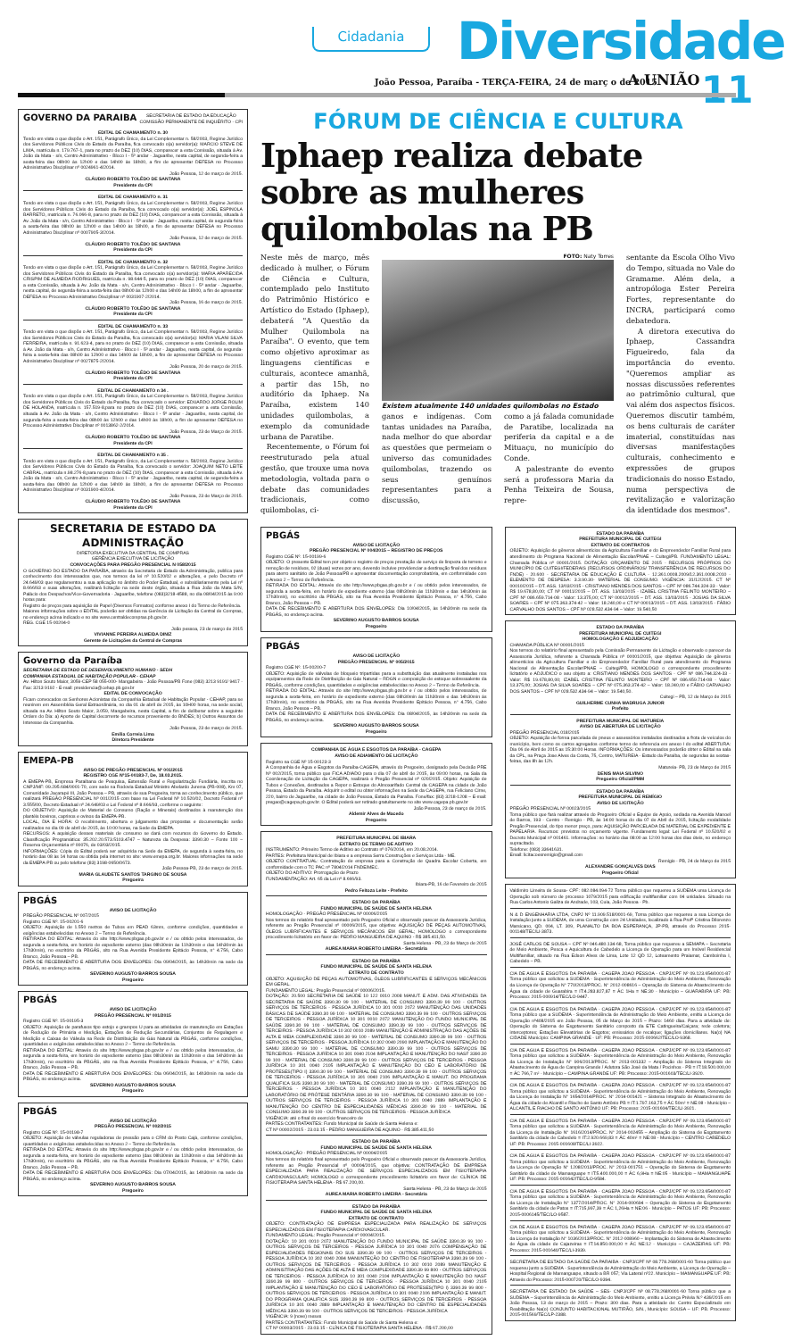Cidadania Diversidade
João Pessoa, Paraíba - TERÇA-FEIRA, 24 de març o de 2015
A UNIÃO 11
GOVERNO DA PARAIBA SECRETARIA DE ESTADO DA EDUCAÇÃO
COMISSÃO PERMANENTE DE INQUÉRITO - CPI
EDITAL DE CHAMAMENTO n. 30
Tendo em vista o que dispõe o Art. 151, Parágrafo Único, da Lei Complementar n. 58/2003, Regime Jurídico dos Servidores Públicos Civis do Estado da Paraíba, fica convocado o(a) servidor(a): MARCIO STEVE DE LIMA, matrícula n. 179.767-1, para no prazo de DEZ (10) DIAS, comparecer a esta Comissão, situada à Av. João da Mata - s/n, Centro Administrativo - Bloco I - 5º andar - Jaguaribe, nesta capital, de segunda-feira a sexta-feira das 08h00 às 12h00 e das 14h00 às 18h00, a fim de apresentar DEFESA no Processo Administrativo Disciplinar nº 0024961-4/2014.
João Pessoa, 12 de março de 2015.
CLÁUDIO ROBERTO TOLÊDO DE SANTANA
Presidente da CPI
EDITAL DE CHAMAMENTO n. 31
Tendo em vista o que dispõe o Art. 151, Parágrafo Único, da Lei Complementar n. 58/2003, Regime Jurídico dos Servidores Públicos Civis do Estado da Paraíba, fica convocado o(a) servidor(a): JOEL ESPINOLA BARRETO, matrícula n. 76.066-8, para no prazo de DEZ (10) DIAS, comparecer a esta Comissão, situada à Av. João da Mata - s/n, Centro Administrativo - Bloco I - 5º andar - Jaguaribe, nesta capital, de segunda-feira a sexta-feira das 08h00 às 12h00 e das 14h00 às 18h00, a fim de apresentar DEFESA no Processo Administrativo Disciplinar nº 0007905-3/2014.
João Pessoa, 12 de março de 2015.
CLÁUDIO ROBERTO TOLÊDO DE SANTANA
Presidente da CPI
EDITAL DE CHAMAMENTO n. 32
Tendo em vista o que dispõe o Art. 151, Parágrafo Único, da Lei Complementar n. 58/2003, Regime Jurídico dos Servidores Públicos Civis do Estado da Paraíba, fica convocado o(a) servidor(a): MARIA APARECIDA CRISPIM DE ALMEIDA RODRIGUES, matrícula n. 98.644-5, para no prazo de DEZ (10) DIAS, comparecer a esta Comissão, situada à Av. João da Mata - s/n, Centro Administrativo - Bloco I - 5º andar - Jaguaribe, nesta capital, de segunda-feira a sexta-feira das 08h00 às 12h00 e das 14h00 às 18h00, a fim de apresentar DEFESA no Processo Administrativo Disciplinar nº 0031907-2/2014.
João Pessoa, 16 de março de 2015.
CLÁUDIO ROBERTO TOLÊDO DE SANTANA
Presidente da CPI
EDITAL DE CHAMAMENTO n. 33
Tendo em vista o que dispõe o Art. 151, Parágrafo Único, da Lei Complementar n. 58/2003, Regime Jurídico dos Servidores Públicos Civis do Estado da Paraíba, fica convocado o(a) servidor(a): MARIA VILANI SILVA FERREIRA, matrícula n. 91.623-4, para no prazo de DEZ (10) DIAS, comparecer a esta Comissão, situada à Av. João da Mata - s/n, Centro Administrativo - Bloco I - 5º andar - Jaguaribe, nesta capital, de segunda-feira a sexta-feira das 08h00 às 12h00 e das 14h00 às 18h00, a fim de apresentar DEFESA no Processo Administrativo Disciplinar nº 0027875-2/2014.
João Pessoa, 20 de março de 2015.
CLÁUDIO ROBERTO TOLÊDO DE SANTANA
Presidente da CPI
EDITAL DE CHAMAMENTO n 34 .
Tendo em vista o que dispõe o Art. 151, Parágrafo Único, da Lei Complementar n. 58/2003, Regime Jurídico dos Servidores Públicos Civis do Estado da Paraíba, fica convocado o servidor: EDUARDO JORGE ROLIM DE HOLANDA, matrícula n. 157.519-8,para no prazo de DEZ (10) DIAS, comparecer a esta Comissão, situada à Av. João da Mata - s/n, Centro Administrativo - Bloco I - 5º andar - Jaguaribe, nesta capital, de segunda-feira a sexta-feira das 08h00 às 12h00 e das 14h00 às 18h00, a fim de apresentar DEFESA no Processo Administrativo Disciplinar nº 0013862-2/2014.
João Pessoa, 23 de Março de 2015.
CLÁUDIO ROBERTO TOLÊDO DE SANTANA
Presidente da CPI
EDITAL DE CHAMAMENTO n 35 .
Tendo em vista o que dispõe o Art. 151, Parágrafo Único, da Lei Complementar n. 58/2003, Regime Jurídico dos Servidores Públicos Civis do Estado da Paraíba, fica convocado o servidor: JOAQUIM NETO LEITE CABRAL, matrícula n.98.276-8,para no prazo de DEZ (10) DIAS, comparecer a esta Comissão, situada à Av. João da Mata - s/n, Centro Administrativo - Bloco I - 5º andar - Jaguaribe, nesta capital, de segunda-feira a sexta-feira das 08h00 às 12h00 e das 14h00 às 18h00, a fim de apresentar DEFESA no Processo Administrativo Disciplinar nº 0031900-4/2014.
João Pessoa, 23 de Março de 2015.
CLÁUDIO ROBERTO TOLÊDO DE SANTANA
Presidente da CPI
SECRETARIA DE ESTADO DA ADMINISTRAÇÃO
DIRETORIA EXECUTIVA DA CENTRAL DE COMPRAS
GERÊNCIA EXECUTIVA DE LICITAÇÃO
CONVOCAÇÕES PARA PREGÃO PRESENCIAL N 058/2015
O GOVERNO DO ESTADO DA PARAÍBA, através da Secretaria de Estado da Administração, publica para conhecimento dos interessados que, nos termos da lei nº 10.520/02 e alterações, e pelo Decreto nº 24.649/03 que regulamentou a sua aplicação no âmbito do Poder Estadual, e subsidiariamente pela Lei nº 8.666/93 e suas alterações, realizará licitação na sede deste órgão, situada a Rua João da Mata S/N, Palácio dos Despachos/Vice-Governadoria - Jaguaribe, telefone (083)3218-4588, no dia 08/04/2015 às 9:00 horas para:
Registro de preços para aquisição de Papel (Diversos Formatos) conforme anexo I do Termo de Referência.
Maiores informações sobre o EDITAL poderão ser obtidas na Gerência de Licitação da Central de Compras, no endereço acima indicado e no site www.centraldecompras.pb.gov.br.
REG. CGE 15-00204-0
João pessoa, 23 de março de 2015
VIVIANNE PEREIRA ALMEIDA DINIZ
Gerente de Licitações da Central de Compras
Governo da Paraíba
SECRETARIA DE ESTADO DE DESENVOLVIMENTO HUMANO - SEDH
COMPANHIA ESTADUAL DE HABITAÇÃO POPULAR - CEHAP
Av. Hilton Souto Maior, 3059-CEP 58 055-000- Mangabeira - João Pessoa/PB Fone (083) 3213 9191/ 9417 - Fax: 3213 9192 - E-mail: presidencia@cehap.pb.gov.br
EDITAL DE CONVOCAÇÃO
Ficam convocados os Senhores Acionistas da Companhia Estadual de Habitação Popular - CEHAP, para se reunirem em Assembléia Geral Extraordinária, no dia 01 de abril de 2015, às 10H00 horas, na sede social, situada na Av. Hilton Souto Maior, 3.059, Mangabeira, nesta Capital, a fim de deliberar sobre a seguinte Ordem do Dia: a) Aporte de Capital decorrente de recursos proveniente do BNDES; b) Outros Assuntos de Interesse da Companhia.
João Pessoa, 23 de março de 2015.
Emilia Correia Lima
Diretora Presidente
EMEPA-PB
AVISO DE PREGÃO PRESENCIAL Nº 001/2015
REGISTRO CGE Nº15-00183-7, De, 18.03.2015.
A EMEPA-PB, Empresa Paraibana de Pesquisa, Extensão Rural e Regularização Fundiária, inscrita no CNPJ/MF: 09.295.684/0001-70, com sede na Rodovia Estadual Ministro Abelardo Jurema (PB-008), Km 07, Comunidade Jacarapé III, João Pessoa – PB, através de sua Pregoeira, torna ao conhecimento público, que realizará PREGÃO PRESENCIAL Nº 001/2015 com base na Lei Federal Nº 10.520/02, Decreto Federal nº 3.555/00, Decreto Estadual nº 24.649/03 e Lei Federal nº 8.666/93, conforme o seguinte:
DO OBJETIVO: Aquisição de Material de Consumo (Ração e Minerais) destinados à manutenção dos plantéis bovinos, caprinos e ovinos da EMEPA-PB.
LOCAL, DIA E HORA: O recebimento, abertura e julgamento das propostas e documentação serão realizados no dia 09 de abril de 2015, às 10:00 horas, na Sede da EMEPA.
RECURSOS: A aquisição desses materiais de consumo se dará com recursos do Governo do Estado. Classificação Programática: 35.202.20.573.5103.4747 – Natureza da Despesa: 3390.30 – Fonte 100 – Reserva Orçamentária nº 00076, de 03/03/2015.
INFORMAÇÕES: Cópia do Edital poderá ser adquirida na Sede da EMEPA, de segunda à sexta-feira, no horário das 08 às 14 horas ou obtida pela internet no site: www.emepa.org.br. Maiores informações na sede da EMEPA-PB ou pelo telefone (83) 3198-0650/0673.
João Pessoa-PB, 23 de março de 2015.
MARIA GLAUDETE SANTOS TARGINO DE SOUSA
Pregoeira
PBGÁS
AVISO DE LICITAÇÃO
PREGÃO PRESENCIAL Nº 007/2015
Registro CGE Nº. 15-00201-6
OBJETO: Aquisição de 1.550 metros de Tubos em PEAD 63mm, conforme condições, quantidades e exigências estabelecidas no Anexo 2 – Termo de Referência.
RETIRADA DO EDITAL: Através do site http://www.pbgas.pb.gov.br e / ou obtido pelos interessados, de segunda a sexta-feira, em horário de expediente externo (das 08h30min às 11h30min e das 14h30min às 17h30min), no escritório da PBGÁS, sito na Rua Avenida Presidente Epitácio Pessoa, n° 4.756, Cabo Branco, João Pessoa – PB.
DATA DE RECEBIMENTO E ABERTURA DOS ENVELOPES: Dia 09/04/2015, às 14h30min na sede da PBGÁS, no endereço acima.
SEVERINO AUGUSTO BARROS SOUSA
Pregoeiro
PBGÁS
AVISO DE LICITAÇÃO
PREGÃO PRESENCIAL Nº 001/2015
Registro CGE Nº. 15-00195-3
OBJETO: Aquisição de parafusos tipo estojo e grampos U para as atividades de manutenção em Estações de Redução de Primária e Medição, Estações de Redução Secundárias, Conjuntos de Regulagem e Medição e Caixas de Válvula na Rede de Distribuição de Gás Natural da PBGÁS, conforme condições, quantidades e exigências estabelecidas no Anexo 2 – Termo de Referência.
RETIRADA DO EDITAL: Através do site http://www.pbgas.pb.gov.br e / ou obtido pelos interessados, de segunda a sexta-feira, em horário de expediente externo (das 08h30min às 11h30min e das 14h30min às 17h30min), no escritório da PBGÁS, sito na Rua Avenida Presidente Epitácio Pessoa, n° 4.756, Cabo Branco, João Pessoa – PB.
DATA DE RECEBIMENTO E ABERTURA DOS ENVELOPES: Dia 06/04/2015, às 14h30min na sede da PBGÁS, no endereço acima.
SEVERINO AUGUSTO BARROS SOUSA
Pregoeiro
PBGÁS
AVISO DE LICITAÇÃO
PREGÃO PRESENCIAL Nº 002/2015
Registro CGE Nº. 15-00198-7
OBJETO: Aquisição de válvulas reguladoras de pressão para o CRM do Posto Cajá, conforme condições, quantidades e exigências estabelecidas no Anexo 2 – Termo de Referência.
RETIRADA DO EDITAL: Através do site http://www.pbgas.pb.gov.br e / ou obtido pelos interessados, de segunda a sexta-feira, em horário de expediente externo (das 08h30min às 11h30min e das 14h30min às 17h30min), no escritório da PBGÁS, sito na Rua Avenida Presidente Epitácio Pessoa, n° 4.756, Cabo Branco, João Pessoa – PB.
DATA DE RECEBIMENTO E ABERTURA DOS ENVELOPES: Dia 07/04/2015, às 14h30min na sede da PBGÁS, no endereço acima.
SEVERINO AUGUSTO BARROS SOUSA
Pregoeiro
FÓRUM DE CIÊNCIA E CULTURA
Iphaep realiza debate sobre as mulheres quilombolas na PB
Neste mês de março, mês dedicado à mulher, o Fórum de Ciência e Cultura, contemplado pelo Instituto do Patrimônio Histórico e Artístico do Estado (Iphaep), debaterá "A Questão da Mulher Quilombola na Paraíba". O evento, que tem como objetivo aproximar as linguagens científicas e culturais, acontece amanhã, a partir das 15h, no auditório da Iphaep. Na Paraíba, existem 140 unidades quilombolas, a exemplo da comunidade urbana de Paratibe.
Recentemente, o Fórum foi reestruturado pela atual gestão, que trouxe uma nova metodologia, voltada para o debate das comunidades tradicionais, como quilombolas, ci-
FOTO: Naty Torres
Existem atualmente 140 unidades quilombolas no Estado
ganos e indígenas. Com tantas unidades na Paraíba, nada melhor do que abordar as questões que permeiam o universo das comunidades quilombolas, trazendo os seus genuínos representantes para a discussão,
como a já falada comunidade de Paratibe, localizada na periferia da capital e a de Mituaçu, no município do Conde.
A palestrante do evento será a professora Maria da Penha Teixeira de Sousa, repre-
sentante da Escola Olho Vivo do Tempo, situada no Vale do Gramame. Além dela, a antropóloga Ester Pereira Fortes, representante do INCRA, participará como debatedora.
A diretora executiva do Iphaep, Cassandra Figueiredo, fala da importância do evento. "Queremos ampliar as nossas discussões referentes ao patrimônio cultural, que vai além dos aspectos físicos. Queremos discutir também, os bens culturais de caráter imaterial, constituídas nas diversas manifestações culturais, conhecimento e expressões de grupos tradicionais do nosso Estado, numa perspectiva de revitalização e valorização da identidade dos mesmos".
PBGÁS
AVISO DE LICITAÇÃO
PREGÃO PRESENCIAL Nº 004/2015 – REGISTRO DE PREÇOS
Registro CGE Nº. 15-00199-6
OBJETO: O presente Edital tem por objeto o registro de preços prestação de serviço de limpeza de terreno e remoção de resíduos, 02 (duas) vezes por ano, devendo incluive providenciar a destinação final dos resíduos para aterro sanitário de João Pessoa/PB e apresentar documentação comprobatória, em conformidade com o Anexo 2 – Termo de Referência.
RETIRADA DO EDITAL: Através do site http://www.pbgas.pb.gov.br e / ou obtido pelos interessados, de segunda a sexta-feira, em horário de expediente externo (das 08h30min às 11h30min e das 14h30min às 17h30min), no escritório da PBGÁS, sito na Rua Avenida Presidente Epitácio Pessoa, n° 4.756, Cabo Branco, João Pessoa – PB.
DATA DE RECEBIMENTO E ABERTURA DOS ENVELOPES: Dia 10/04/2015, às 14h30min na sede da PBGÁS, no endereço acima.
SEVERINO AUGUSTO BARROS SOUSA
Pregoeiro
PBGÁS
AVISO DE LICITAÇÃO
PREGÃO PRESENCIAL Nº 005/2015
Registro CGE Nº. 15-00200-7
OBJETO: Aquisição de válvulas de bloqueio tripartidas para a substituição das atualmente instaladas nos equipamentos da Rede de Distribuição de Gás Natural – RDGN e composição de estoque sobressalente da PBGÁS, conforme condições, quantidades e exigências estabelecidas no Anexo 2 – Termo de Referência.
RETIRADA DO EDITAL: Através do site http://www.pbgas.pb.gov.br e / ou obtido pelos interessados, de segunda a sexta-feira, em horário de expediente externo (das 08h30min às 11h30min e das 14h30min às 17h30min), no escritório da PBGÁS, sito na Rua Avenida Presidente Epitácio Pessoa, n° 4.756, Cabo Branco, João Pessoa – PB.
DATA DE RECEBIMENTO E ABERTURA DOS ENVELOPES: Dia 08/04/2015, às 14h30min na sede da PBGÁS, no endereço acima.
SEVERINO AUGUSTO BARROS SOUSA
Pregoeiro
COMPANHIA DE ÁGUA E ESGOTOS DA PARAÍBA - CAGEPA
AVISO DE ADIAMENTO DE LICITAÇÃO
Registro na CGE Nº 15-00123-3
A Companhia de Água e Esgotos da Paraíba-CAGEPA, através do Pregoeiro, designado pela Decisão PRE Nº 002/2015, torna público que FICA ADIADO para o dia 07 de abril de 2015, às 09:00 horas, na Sala da Coordenação de Licitação da CAGEPA, realizará o Pregão Presencial nº 020/2015. Objeto: Aquisição de Tubos e Conexões, destinados a Repor o Estoque do Almoxarifado Central da CAGEPA na cidade de João Pessoa, Estado da Paraíba. Adquirir o edital ou obter informações na Sede da CAGEPA, rua Feliciano Cirne, 220, bairro de Jaguaribe, na cidade de João Pessoa, Estado da Paraíba. Fone/fax: (83) 3218-1208 – E-mail: pregao@cagepa.pb.gov.br. O Edital poderá ser retirado gratuitamente no site www.cagepa.pb.gov.br
João Pessoa, 23 de março de 2015.
Aldemir Alves de Macedo
Pregoeiro
PREFEITURA MUNICIPAL DE IBIARA
EXTRATO DE TERMO DE ADITIVO
INSTRUMENTO: Primeiro Termo de Aditivo ao Contrato nº 076/2014, em 20.08.2014.
PARTES: Prefeitura Municipal de Ibiara e a empresa Serra Construções e Serviços Ltda - ME.
OBJETO CONTRATUAL: Contratação de empresa para a Construção de Quadra Escolar Coberta, em conformidade com o TC PAC nº 7804/2014 FNDE/MEC.
OBJETO DO ADITIVO: Prorrogação de Prazo
FUNDAMENTAÇÃO: Art. 65 da Lei nº 8.666/93.
Ibiara-PB, 16 de Fevereiro de 2015
Pedro Feitoza Leite - Prefeito
ESTADO DA PARAÍBA
FUNDO MUNICIPAL DE SAÚDE DE SANTA HELENA
HOMOLOGAÇÃO - PREGÃO PRESENCIAL Nº 00006/2015
Nos termos do relatório final apresentado pelo Pregoeiro Oficial e observado parecer da Assessoria Jurídica, referente ao Pregão Presencial nº 00006/2015, que objetiva: AQUISIÇÃO DE PEÇAS AUTOMOTIVAS, ÓLEOS LUBRIFICANTES E SERVIÇOS MECÂNICOS EM GERAL; HOMOLOGO o correspondente procedimento licitatório em favor de: PEDRO MANGUEIRA DE AQUINO - R$ 385.411,50.
Santa Helena - PB, 23 de Março de 2015
AUREA MARIA ROBERTO LIMEIRA - Secretária
ESTADO DA PARAÍBA
FUNDO MUNICIPAL DE SAÚDE DE SANTA HELENA
EXTRATO DE CONTRATO
OBJETO: AQUISIÇÃO DE PEÇAS AUTOMOTIVAS, ÓLEOS LUBRIFICANTES E SERVIÇOS MECÂNICOS EM GERAL.
FUNDAMENTO LEGAL: Pregão Presencial nº 00006/2015.
DOTAÇÃO: 20.500 SECRETARIA DE SAÚDE 10 122 0010 2008 MANUT. E ADM. DAS ATIVIDADES DA SECRETARIA DE SAÚDE 3390.30 99 100 - MATERIAL DE CONSUMO 3390.39 99 100 - OUTROS SERVIÇOS DE TERCEIROS - PESSOA JURÍDICA 10 301 0010 2072 MANUTENÇÃO DAS UNIDADES BÁSICAS DE SAÚDE 3390.30 99 100 - MATERIAL DE CONSUMO 3390.39 99 100 - OUTROS SERVIÇOS DE TERCEIROS - PESSOA JURÍDICA 10 301 0010 2072 MANUTENÇÃO DO FUNDO MUNICIPAL DE SAÚDE 3390.30 99 100 - MATERIAL DE CONSUMO 3390.39 99 100 - OUTROS SERVIÇOS DE TERCEIROS - PESSOA JURÍDICA 10 302 0010 2089 MANUTENÇÃO E ADMINISTRAÇÃO DAS AÇÕES DE ALTA E MEIA COMPLEXIDADE 3390.30 99 100 - MATERIAL DE CONSUMO 3390.39 99 100 - OUTROS SERVIÇOS DE TERCEIROS - PESSOA JURÍDICA 10 302 0040 2090 IMPLANTAÇÃO E MANUTENÇÃO DO SAMU 3390.30 99 100 - MATERIAL DE CONSUMO 3390.39 99 100 - OUTROS SERVIÇOS DE TERCEIROS - PESSOA JURÍDICA 10 301 0040 2104 IMPLANTAÇÃO E MANUTENÇÃO DO NASF 3390.30 99 100 - MATERIAL DE CONSUMO 3390.39 99 100 - OUTROS SERVIÇOS DE TERCEIROS - PESSOA JURÍDICA 10 301 0040 2105 IMPLANTAÇÃO E MANUTENÇÃO DO CEO E LABORATÓRIO DE PROTESES(TIPO I) 3390.30 99 100 - MATERIAL DE CONSUMO 3390.39 99 100 - OUTROS SERVIÇOS DE TERCEIROS - PESSOA JURÍDICA 10 301 0040 2106 IMPLANTAÇÃO E MANUT. DO PROGRAMA QUALIFICA SUS 3390.30 99 100 - MATERIAL DE CONSUMO 3390.39 99 100 - OUTROS SERVIÇOS DE TERCEIROS - PESSOA JURÍDICA 10 301 0040 2112 IMPLANTAÇÃO E MANUTENÇÃO DO LABORATÓRIO DE PRÓTESE DENTÁRIA 3390.30 99 100 - MATERIAL DE CONSUMO 3390.39 99 100 - OUTROS SERVIÇOS DE TERCEIROS - PESSOA JURÍDICA 10 301 0040 2889 IMPLANTAÇÃO E MANUTENÇÃO DO CENTRO DE ESPECIALIDADES MÉDICAS 3390.30 99 100 - MATERIAL DE CONSUMO 3390.39 99 100 - OUTROS SERVIÇOS DE TERCEIROS - PESSOA JURÍDICA
VIGÊNCIA: até o final do exercício financeiro de
PARTES CONTRATANTES: Fundo Municipal de Saúde de Santa Helena e:
CT Nº 00002/2015 - 23.03.15 - PEDRO MANGUEIRA DE AQUINO - R$ 385.411,50
ESTADO DA PARAÍBA
FUNDO MUNICIPAL DE SAÚDE DE SANTA HELENA
HOMOLOGAÇÃO - PREGÃO PRESENCIAL Nº 00004/2015
Nos termos do relatório final apresentado pelo Pregoeiro Oficial e observado parecer da Assessoria Jurídica, referente ao Pregão Presencial nº 00004/2015, que objetiva: CONTRATAÇÃO DE EMPRESA ESPECIALIZADA PARA REALIZAÇÃO DE SERVIÇOS ESPECIALIZADOS EM FISIOTERAPIA CARDIOVASCULAR; HOMOLOGO o correspondente procedimento licitatório em favor de: CLÍNICA DE FISIOTERAPIA SANTA HELENA - R$ 67.200,00.
Santa Helena - PB, 23 de Março de 2015
AUREA MARIA ROBERTO LIMEIRA - Secretária
ESTADO DA PARAÍBA
FUNDO MUNICIPAL DE SAÚDE DE SANTA HELENA
EXTRATO DE CONTRATO
OBJETO: CONTRATAÇÃO DE EMPRESA ESPECIALIZADA PARA REALIZAÇÃO DE SERVIÇOS ESPECIALIZADOS EM FISIOTERAPIA CARDIOVASCULAR.
FUNDAMENTO LEGAL: Pregão Presencial nº 00004/2015.
DOTAÇÃO: 10 301 0010 2072 MANUTENÇÃO DO FUNDO MUNICIPAL DE SAÚDE 3390.39 99 100 - OUTROS SERVIÇOS DE TERCEIROS - PESSOA JURÍDICA 10 301 0040 2076 COMPENSAÇÃO DE ESPECIALIDADES REGIONAIS DO SUS 3390.39 99 100 - OUTROS SERVIÇOS DE TERCEIROS - PESSOA JURÍDICA 10 302 0040 2084 MANUNTEÇÃO DO CENTRO DE FISIOTERAPIA 3390.39 99 100 - OUTROS SERVIÇOS DE TERCEIROS - PESSOA JURÍDICA 10 302 0010 2089 MANUTENÇÃO E ADMINISTRAÇÃO DAS AÇÕES DE ALTA E MEIA COMPLEXIDADE 3390.39 99 800 - OUTROS SERVIÇOS DE TERCEIROS - PESSOA JURÍDICA 10 301 0040 2104 IMPLANTAÇÃO E MANUTENÇÃO DO NASF 3390.39 99 800 - OUTROS SERVIÇOS DE TERCEIROS - PESSOA JURÍDICA 10 301 0040 2105 IMPLANTAÇÃO E MANUTENÇÃO DO CEO E LABORATÓRIO DE PROTESES(TIPO I) 3390.39 99 800 - OUTROS SERVIÇOS DE TERCEIROS - PESSOA JURÍDICA 10 301 0040 2106 IMPLANTAÇÃO E MANUT. DO PROGRAMA QUALIFICA SUS 3390.39 99 800 - OUTROS SERVIÇOS DE TERCEIROS - PESSOA JURÍDICA 10 301 0040 2889 IMPLANTAÇÃO E MANUTENÇÃO DO CENTRO DE ESPECIALIDADES MÉDICAS 3390.39 99 100 - OUTROS SERVIÇOS DE TERCEIROS - PESSOA JURÍDICA
VIGÊNCIA: 9 (nove) meses
PARTES CONTRATANTES: Fundo Municipal de Saúde de Santa Helena e:
CT Nº 00003/2015 - 23.03.15 - CLÍNICA DE FISIOTERAPIA SANTA HELENA - R$ 67.200,00
ESTADO DA PARAÍBA
PREFEITURA MUNICIPAL DE CUITEGI
EXTRATO DE CONTRATOS
OBJETO: Aquisição de gêneros alimentícios da Agricultura Familiar e do Empreendedor Familiar Rural para atendimento do Programa Nacional de Alimentação Escolar/PNAE – Cuitegi/PB. FUNDAMENTO LEGAL: Chamada Pública nº 00001/2015. DOTAÇÃO: ORÇAMENTO DE 2015 - RECURSOS PRÓPRIOS DO MUNICÍPIO DE CUITEGI/FEDERAIS (RECURSOS ORDINÁRIOS/ TRANSFERÊNCIA DE RECURSOS DO FNDE) - 20.600 - SECRETARIA DE EDUCAÇÃO E CULTURA - 12.361.0008.2009/12.361.0008.2010 - ELEMENTO DE DESPESA: 3.3.90.30- MATERIAL DE CONSUMO. VIGÊNCIA: 31/12/2015. CT Nº 00010/2015 – DT. ASS. 13/03/2015 - CRISTIANO MENDES DOS SANTOS – CPF Nº 086.744.324-33 - Valor: R$ 19.678,80,00; CT Nº 00011/2015 – DT. ASS. 13/03/2015 - IZABEL CRISTINA FELINTO MONTEIRO – CPF Nº 086.659.714-08 - Valor: 13.375,00; CT Nº 00012/2015 – DT. ASS. 13/03/2015 - JOSIAS DA SILVA SOARES – CPF Nº 075.363.374-42 – Valor: 18.240,00 e CT Nº 00013/2015 – DT. ASS. 13/03/2015 - FÁBIO CARVALHO DOS SANTOS – CPF Nº 028.532.434-94 – Valor: 19.540,50
ESTADO DA PARAÍBA
PREFEITURA MUNICIPAL DE CUITEGI
HOMOLOGAÇÃO E ADJUDICAÇÃO
CHAMADA PÚBLICA Nº 00001/2015
Nos termos do relatório final apresentado pela Comissão Permanente de Licitação e observado o parecer da Assessoria Jurídica, referente a Chamada Pública nº 00001/2015, que objetiva: Aquisição de gêneros alimentícios da Agricultura Familiar e do Empreendedor Familiar Rural para atendimento do Programa Nacional de Alimentação Escolar/PNAE – Cuitegi/PB, HOMOLOGO o correspondente procedimento licitatório e ADJUDICO o seu objeto a: CRISTIANO MENDES DOS SANTOS - CPF Nº 086.744.324-33 - Valor: R$ 19.678,80,00; IZABEL CRISTINA FELINTO MONTEIRO – CPF Nº 086.659.714-08 - Valor: 13.375,00; JOSIAS DA SILVA SOARES – CPF Nº 075.363.374-42 – Valor: 18.240,00 e FÁBIO CARVALHO DOS SANTOS – CPF Nº 028.532.434-94 – Valor: 19.540,50.
Cuitegi – PB, 12 de Março de 2015
GUILHERME CUNHA MADRUGA JUNIOR
Prefeito
PREFEITURA MUNICIPAL DE MATUREIA
AVISO DE ABERTURA DE LICITAÇÃO
PREGÃO PRESENCIAL 018/2015
OBJETO: Aquisição de forma parcelada de pneus e assessórios instalados destinados a frota de veículos do município, bem como os carros agregados conforme termo de referencia em anexo I do edital ABERTURA: Dia 06 de Abril de 2015 as 15:30:00 Horas. INFORMAÇÕES: Os interessados poderão obter o Edital na sala da CPL, na Praça Jose Alves da Costa, 75, Centro, MATUREIA - Estado da Paraíba, de segundas às sextas-feiras, das 8h às 12h.
Matureia- PB, 23 de Março de 2015
DENIS MAIA SILVINO
Pregoeiro Oficial/PMM
ESTADO DA PARAÍBA
PREFEITURA MUNICIPAL DE REMÍGIO
AVISO DE LICITAÇÃO
PREGÃO PRESENCIAL Nº 00023/2015
Torna público que fará realizar através do Pregoeiro Oficial e Equipe de Apoio, sediada na Avenida Manoel de Barros, 193 - Centro - Remigio - PB, às 14:00 horas do dia 07 de Abril de 2015, licitação modalidade Pregão Presencial, do tipo menor preço, para: AQUISIÇÃO PARCELADA DE MATERIAL DE EXPEDIENTE E PAPELARIA. Recursos: previstos no orçamento vigente. Fundamento legal: Lei Federal nº 10.520/02 e Decreto Municipal nº 001461. Informações: no horário das 08:00 as 12:00 horas dos dias úteis, no endereço supracitado.
Telefone: (083) 33641631.
Email: licitacoesremigio@gmail.com
Remigio - PB, 24 de Março de 2015
ALEXANDRE GONÇALVES DIAS
Pregoeiro Oficial
Valdimiro Limeira de Sousa- CPF: 082.084.094-72 Torna público que requereu a SUDEMA uma Licença de Operação sob número de processo 1079/2015 para edificação multifamiliar com 04 unidades. Situado na Rua Carlos Antonio Galiza de Andrade, 103, Cuia, João Pessoa - Pb.
N & D ENGENHARIA LTDA, CNPJ Nº 11.909.518/0001-69, Torna público que requereu a sua Licença de Instalação junto a SUDEMA, de uma Construção com 24 Unidades, localizado à Rua Profª Cristina Dilorenzo Marsicano, QD. 004, LT. 309, PLANALTO DA BOA ESPERANÇA, JP-PB, através do Processo 2015-001148/TEC/LI-3873.
JOSÉ CARLOS DE SOUSA – CPF Nº 046.480.134-68, Torna público que requereu a SEMAPA – Secretaria de Meio Ambiente, Pesca e Aquicultura de Cabedelo a Licença de Operação para um Imóvel Residencial Multifamiliar, situado na Rua Edson Alves de Lima, Lote 12 QD 12, Loteamento Praiamar, Camboinha I, Cabedelo – PB.
CIA DE AGUA E ESGOTOS DA PARAIBA - CAGEPA JOAO PESSOA - CNPJ/CPF Nº 09.123.654/0001-87 Torna público que solicitou a SUDEMA - Superintendência de Administração do Meio Ambiente, Renovação da Licença de Operação N° 770/2013/PROC. N° 2012-008616 – Operação do Sistema de Abastecimento de Água da cidade de Guarabira = IT:4.283.827,87 = ÁC 1Ha = NE:30 - Município – GUARABIRA UF: PB: Processo: 2015-000914/TEC/LO-9447.
CIA DE AGUA E ESGOTOS DA PARAIBA - CAGEPA JOAO PESSOA - CNPJ/CPF Nº 09.123.654/0001-87 Torna público que a SUDEMA - Superintendência de Administração do Meio Ambiente, emitiu a Licença de Operação nº408/2015 em João Pessoa, 05 de Março de 2015 – Prazo: 1460 dias. Para a atividade de: Operação do Sistema de Esgotamento Sanitário composto da ETE Catingueira/Caiçara; rede coletora; interceptores; Estações Elevatórias de Esgotos; emissários de recalque; ligações domiciliares. Na(o) NA CIDADE Município: CAMPINA GRANDE - UF: PB: Processo: 2015-000662/TEC/LO-9368.
CIA DE AGUA E ESGOTOS DA PARAIBA - CAGEPA JOAO PESSOA - CNPJ/CPF Nº 09.123.654/0001-87 Torna público que solicitou a SUDEMA - Superintendência de Administração do Meio Ambiente, Renovação da Licença de Instalação N° 906/2013/PROC. N° 2013-001332 – Ampliação do Sistema Integrado de Abastecimento de Água de Campina Grande / Adutora São José da Mata / Pocinhos - PB = IT:18.500.000,00 = ÁC 766,7 m² - Município – CAMPINA GRANDE UF: PB: Processo: 2015-001603/TEC/LI-3920.
CIA DE AGUA E ESGOTOS DA PARAIBA - CAGEPA JOAO PESSOA - CNPJ/CPF Nº 09.123.654/0001-87 Torna público que solicitou a SUDEMA - Superintendência de Administração do Meio Ambiente, Renovação da Licença de Instalação N° 1654/2014/PROC. N° 2014-001421 – Sistema Integrado de Abastecimento de Água da cidade de Alcantil e Riacho de Santo Antônio PB = IT:1.797.163,75 = ÁC 50m² = NE:08 - Município – ALCANTIL E RIACHO DE SANTO ANTÔNIO UF: PB: Processo: 2015-001604/TEC/LI-3921.
CIA DE AGUA E ESGOTOS DA PARAIBA - CAGEPA JOAO PESSOA - CNPJ/CPF Nº 09.123.654/0001-87 Torna público que solicitou a SUDEMA - Superintendência de Administração do Meio Ambiente, Renovação da Licença de Instalação N° 1616/2014/PROC. N° 2014-002455 – Ampliação do Sistema de Esgotamento Sanitário da cidade de Cabedelo = IT:2.920.669,83 = ÁC 40m² = NE:08 - Município – CENTRO CABEDELO UF: PB: Processo: 2015-001608/TEC/LI-3922.
CIA DE AGUA E ESGOTOS DA PARAIBA - CAGEPA JOAO PESSOA - CNPJ/CPF Nº 09.123.654/0001-87 Torna público que solicitou a SUDEMA - Superintendência de Administração do Meio Ambiente, Renovação da Licença de Operação N° 1208/2013/PROC. N° 2013-001751 – Operação do Sistema de Esgotamento Sanitário da cidade de Mamanguape = IT:5.400.000,00 = ÁC 6,9Ha = NE:05 - Município – MAMANGUAPE UF: PB: Processo: 2015-001642/TEC/LO-9584.
CIA DE AGUA E ESGOTOS DA PARAIBA - CAGEPA JOAO PESSOA - CNPJ/CPF Nº 09.123.654/0001-87 Torna público que solicitou a SUDEMA - Superintendência de Administração do Meio Ambiente, Renovação da Licença de Instalação N° 1377/2014/PROC. N° 2014-000694 – Operação do Sistema de Esgotamento Sanitário da cidade de Patos = IT:715,997,39 = ÁC 1,26Ha = NE:06 - Município – PATOS UF: PB: Processo: 2015-0006145/TEC/LO-9587.
CIA DE AGUA E ESGOTOS DA PARAIBA - CAGEPA JOAO PESSOA - CNPJ/CPF Nº 09.123.654/0001-87 Torna público que solicitou a SUDEMA - Superintendência de Administração do Meio Ambiente, Renovação da Licença de Instalação N° 1036/2013/PROC. N° 2012-008960 – Implantação do Sistema de Abastecimento de Água da cidade de Cajazeiras = IT:14.850.000,00 = ÁC NE:12 - Município – CAJAZEIRAS UF: PB: Processo: 2015-001640/TEC/LI-3939.
SECRETARIA DE ESTADO DA SAÚDE DA PARAIBA - CNPJ/CPF Nº 08.778.268/0001-60 Torna público que requereu junto a SUDEMA - Superintendência de Administração do Meio Ambiente, a Licença de Operação – Hospital Regional de Mamanguape, situado a BR 057; Via Lateral nº22. Município – MAMANGUAPE UF: PB: Através do Processo: 2015-000720/TEC/LO-9394.
SECRETARIA DE ESTADO DA SAÚDE – SES- CNPJ/CPF Nº 08.778.268/0001-60 Torna público que a SUDEMA – Superintendência de Administração do Meio Ambiente, emitiu a Licença Prévia N.º 439/2015 em João Pessoa, 13 de março de 2015 – Prazo: 300 dias. Para a atividade de: Centro Especializado em Reabilitação Na(o) CONJUNTO HABITACIONAL MUTIRÃO, S/N., Município: SOUSA – UF: PB. Processo: 2015-001569/TEC/LP-2388.